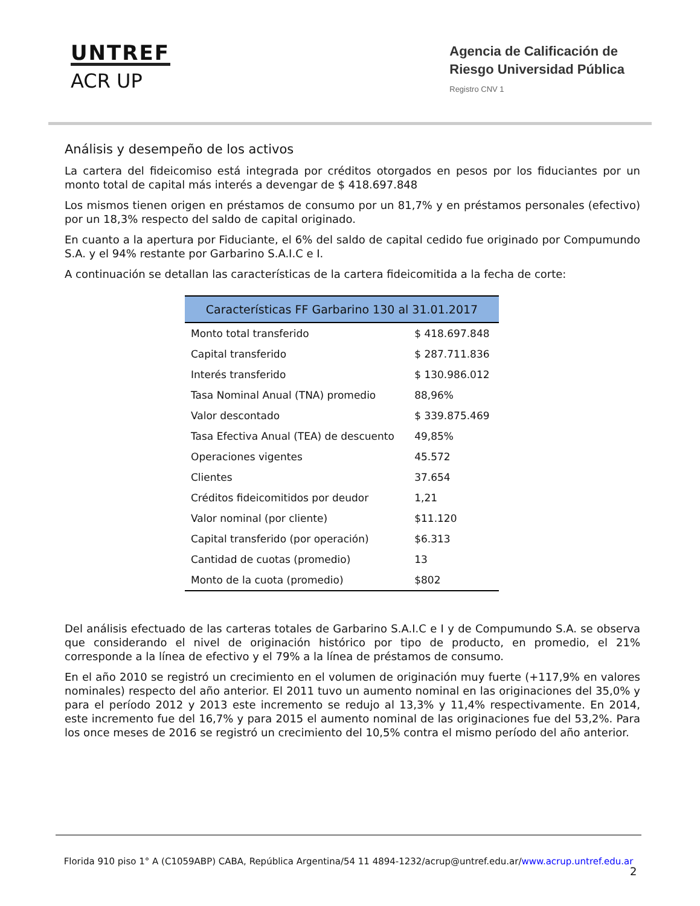UNTREF
ACR UP
Agencia de Calificación de
Riesgo Universidad Pública
Registro CNV 1
Análisis y desempeño de los activos
La cartera del fideicomiso está integrada por créditos otorgados en pesos por los fiduciantes por un monto total de capital más interés a devengar de $ 418.697.848
Los mismos tienen origen en préstamos de consumo por un 81,7% y en préstamos personales (efectivo) por un 18,3% respecto del saldo de capital originado.
En cuanto a la apertura por Fiduciante, el 6% del saldo de capital cedido fue originado por Compumundo S.A. y el 94% restante por Garbarino S.A.I.C e I.
A continuación se detallan las características de la cartera fideicomitida a la fecha de corte:
| Características FF Garbarino 130 al 31.01.2017 | |
| --- | --- |
| Monto total transferido | $ 418.697.848 |
| Capital transferido | $ 287.711.836 |
| Interés transferido | $ 130.986.012 |
| Tasa Nominal Anual (TNA) promedio | 88,96% |
| Valor descontado | $ 339.875.469 |
| Tasa Efectiva Anual (TEA) de descuento | 49,85% |
| Operaciones vigentes | 45.572 |
| Clientes | 37.654 |
| Créditos fideicomitidos por deudor | 1,21 |
| Valor nominal (por cliente) | $11.120 |
| Capital transferido (por operación) | $6.313 |
| Cantidad de cuotas (promedio) | 13 |
| Monto de la cuota (promedio) | $802 |
Del análisis efectuado de las carteras totales de Garbarino S.A.I.C e I y de Compumundo S.A. se observa que considerando el nivel de originación histórico por tipo de producto, en promedio, el 21% corresponde a la línea de efectivo y el 79% a la línea de préstamos de consumo.
En el año 2010 se registró un crecimiento en el volumen de originación muy fuerte (+117,9% en valores nominales) respecto del año anterior. El 2011 tuvo un aumento nominal en las originaciones del 35,0% y para el período 2012 y 2013 este incremento se redujo al 13,3% y 11,4% respectivamente. En 2014, este incremento fue del 16,7% y para 2015 el aumento nominal de las originaciones fue del 53,2%. Para los once meses de 2016 se registró un crecimiento del 10,5% contra el mismo período del año anterior.
Florida 910 piso 1° A (C1059ABP) CABA, República Argentina/54 11 4894-1232/acrup@untref.edu.ar/www.acrup.untref.edu.ar
2